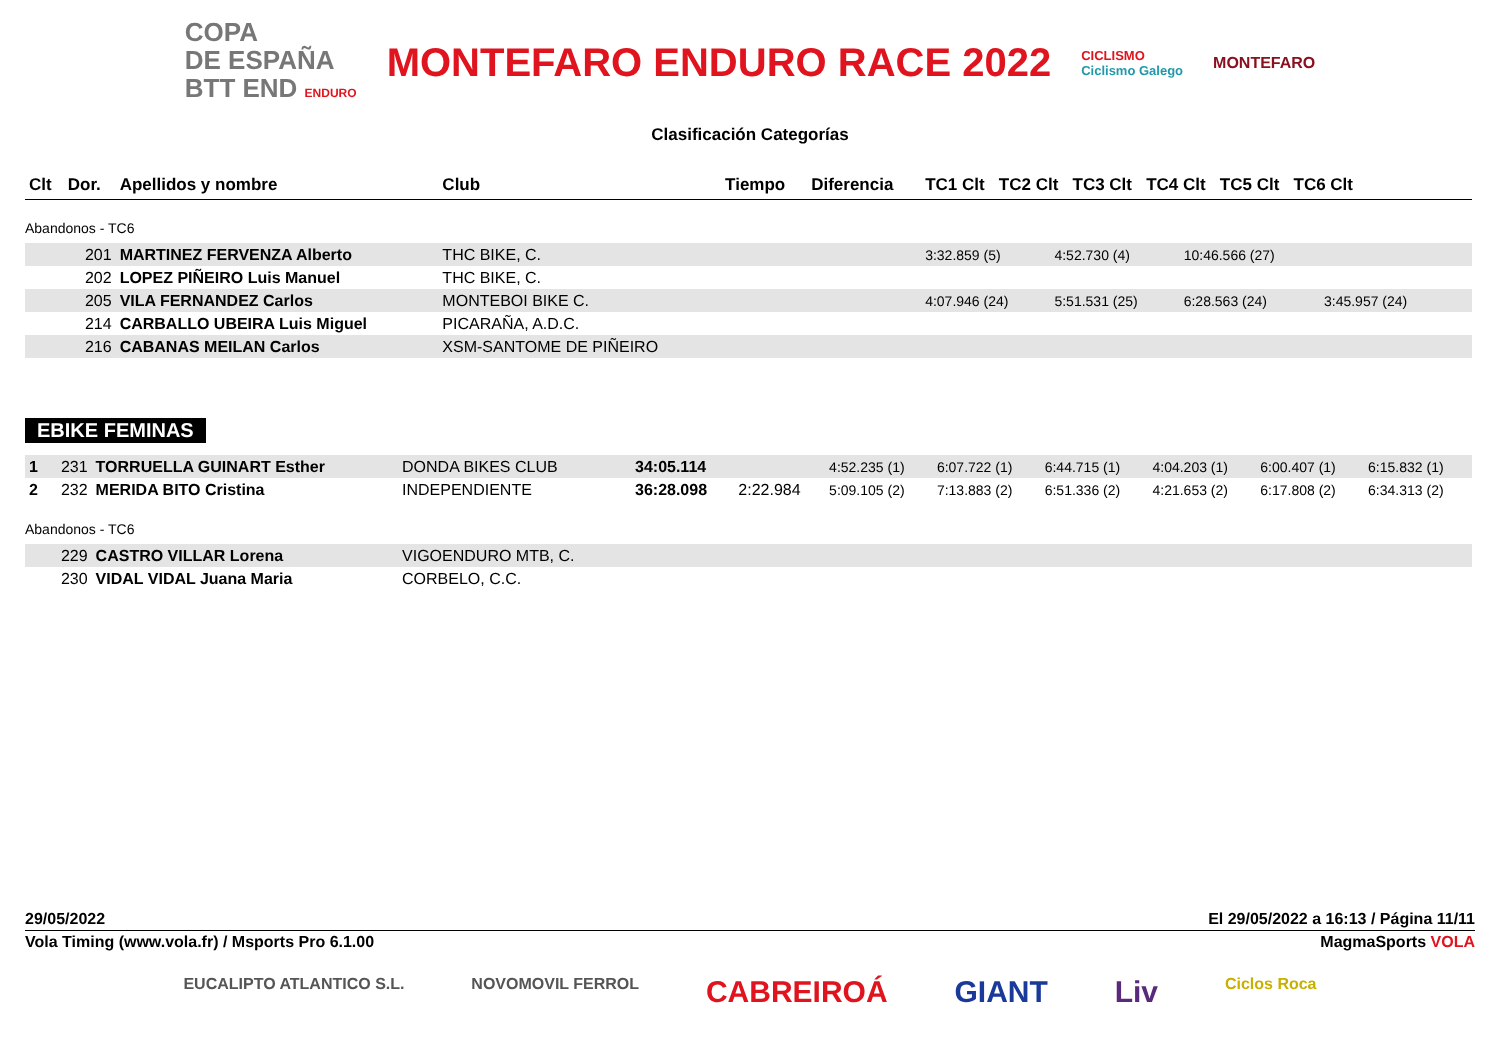COPA
DE ESPAÑA
BTT END ENDURO
MONTEFARO ENDURO RACE 2022
CICLISMO
Ciclismo Galego
MONTEFARO
Clasificación Categorías
| Clt | Dor. | Apellidos y nombre | Club | Tiempo | Diferencia | TC1 Clt TC2 Clt TC3 Clt TC4 Clt TC5 Clt TC6 Clt | | | | | |
| --- | --- | --- | --- | --- | --- | --- | --- | --- | --- | --- | --- |
| Abandonos - TC6 | | | | | | | | | | | |
| | 201 | MARTINEZ FERVENZA Alberto | THC BIKE, C. | | | 3:32.859 (5) | 4:52.730 (4) | 10:46.566 (27) | | | |
| | 202 | LOPEZ PIÑEIRO Luis Manuel | THC BIKE, C. | | | | | | | | |
| | 205 | VILA FERNANDEZ Carlos | MONTEBOI BIKE C. | | | 4:07.946 (24) | 5:51.531 (25) | 6:28.563 (24) | 3:45.957 (24) | | |
| | 214 | CARBALLO UBEIRA Luis Miguel | PICARAÑA, A.D.C. | | | | | | | | |
| | 216 | CABANAS MEILAN Carlos | XSM-SANTOME DE PIÑEIRO | | | | | | | | |
EBIKE FEMINAS
| 1 | 231 | TORRUELLA GUINART Esther | DONDA BIKES CLUB | 34:05.114 | | 4:52.235 (1) | 6:07.722 (1) | 6:44.715 (1) | 4:04.203 (1) | 6:00.407 (1) | 6:15.832 (1) |
| 2 | 232 | MERIDA BITO Cristina | INDEPENDIENTE | 36:28.098 | 2:22.984 | 5:09.105 (2) | 7:13.883 (2) | 6:51.336 (2) | 4:21.653 (2) | 6:17.808 (2) | 6:34.313 (2) |
| Abandonos - TC6 | | | | | | | | | | | |
| | 229 | CASTRO VILLAR Lorena | VIGOENDURO MTB, C. | | | | | | | | |
| | 230 | VIDAL VIDAL Juana Maria | CORBELO, C.C. | | | | | | | | |
29/05/2022 El 29/05/2022 a 16:13 / Página 11/11
Vola Timing (www.vola.fr) / Msports Pro 6.1.00 MagmaSports VOLA
EUCALIPTO ATLANTICO S.L. NOVOMOVIL FERROL CABREIROÁ GIANT Liv Ciclos Roca